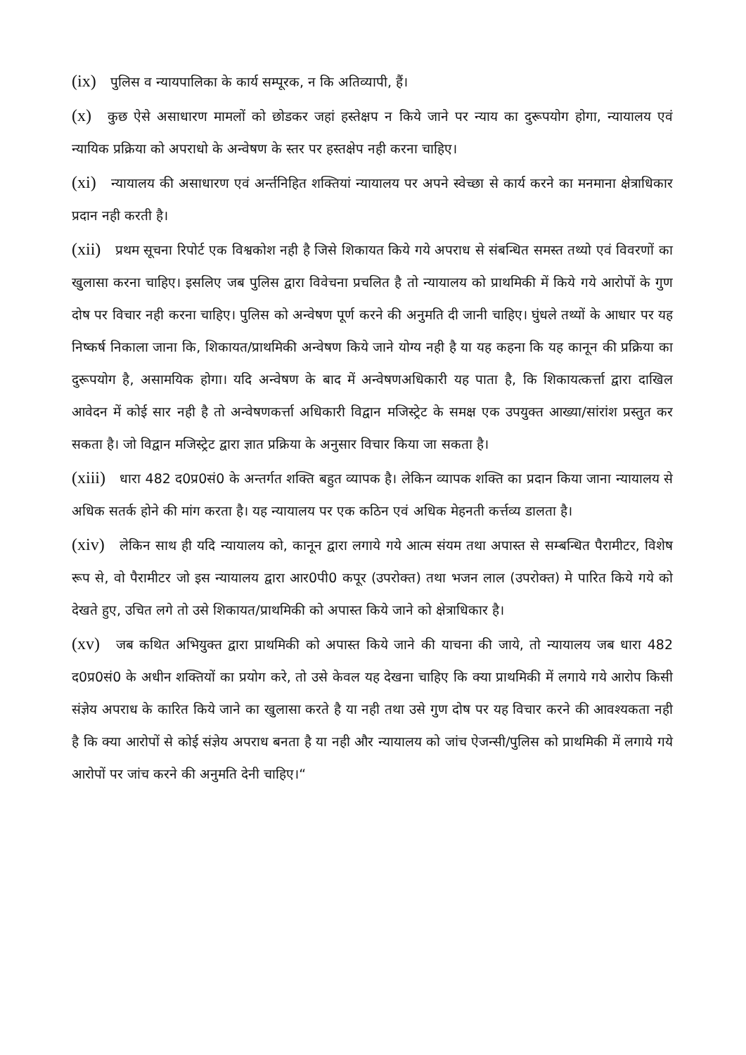(ix) पुलिस व न्यायपालिका के कार्य सम्पूरक, न कि अतिव्यापी, हैं।
(x) कुछ ऐसे असाधारण मामलों को छोडकर जहां हस्तेक्षप न किये जाने पर न्याय का दुरूपयोग होगा, न्यायालय एवं न्यायिक प्रक्रिया को अपराधो के अन्वेषण के स्तर पर हस्तक्षेप नही करना चाहिए।
(xi) न्यायालय की असाधारण एवं अर्न्तनिहित शक्तियां न्यायालय पर अपने स्वेच्छा से कार्य करने का मनमाना क्षेत्राधिकार प्रदान नही करती है।
(xii) प्रथम सूचना रिपोर्ट एक विश्वकोश नही है जिसे शिकायत किये गये अपराध से संबन्धित समस्त तथ्यो एवं विवरणों का खुलासा करना चाहिए। इसलिए जब पुलिस द्वारा विवेचना प्रचलित है तो न्यायालय को प्राथमिकी में किये गये आरोपों के गुण दोष पर विचार नही करना चाहिए। पुलिस को अन्वेषण पूर्ण करने की अनुमति दी जानी चाहिए। घुंधले तथ्यों के आधार पर यह निष्कर्ष निकाला जाना कि, शिकायत/प्राथमिकी अन्वेषण किये जाने योग्य नही है या यह कहना कि यह कानून की प्रक्रिया का दुरूपयोग है, असामयिक होगा। यदि अन्वेषण के बाद में अन्वेषणअधिकारी यह पाता है, कि शिकायत्कर्त्ता द्वारा दाखिल आवेदन में कोई सार नही है तो अन्वेषणकर्त्ता अधिकारी विद्वान मजिस्ट्रेट के समक्ष एक उपयुक्त आख्या/सांरांश प्रस्तुत कर सकता है। जो विद्वान मजिस्ट्रेट द्वारा ज्ञात प्रक्रिया के अनुसार विचार किया जा सकता है।
(xiii) धारा 482 द0प्र0सं0 के अन्तर्गत शक्ति बहुत व्यापक है। लेकिन व्यापक शक्ति का प्रदान किया जाना न्यायालय से अधिक सतर्क होने की मांग करता है। यह न्यायालय पर एक कठिन एवं अधिक मेहनती कर्त्तव्य डालता है।
(xiv) लेकिन साथ ही यदि न्यायालय को, कानून द्वारा लगाये गये आत्म संयम तथा अपास्त से सम्बन्धित पैरामीटर, विशेष रूप से, वो पैरामीटर जो इस न्यायालय द्वारा आर0पी0 कपूर (उपरोक्त) तथा भजन लाल (उपरोक्त) मे पारित किये गये को देखते हुए, उचित लगे तो उसे शिकायत/प्राथमिकी को अपास्त किये जाने को क्षेत्राधिकार है।
(xv) जब कथित अभियुक्त द्वारा प्राथमिकी को अपास्त किये जाने की याचना की जाये, तो न्यायालय जब धारा 482 द0प्र0सं0 के अधीन शक्तियों का प्रयोग करे, तो उसे केवल यह देखना चाहिए कि क्या प्राथमिकी में लगाये गये आरोप किसी संज्ञेय अपराध के कारित किये जाने का खुलासा करते है या नही तथा उसे गुण दोष पर यह विचार करने की आवश्यकता नही है कि क्या आरोपों से कोई संज्ञेय अपराध बनता है या नही और न्यायालय को जांच ऐजन्सी/पुलिस को प्राथमिकी में लगाये गये आरोपों पर जांच करने की अनुमति देनी चाहिए।“